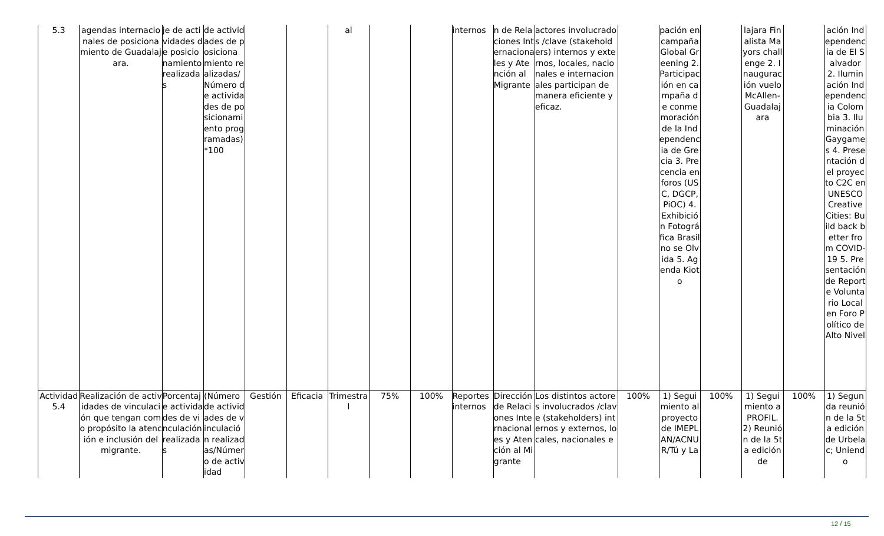| 5.3 | agendas internacionales de posicionamiento de Guadalajara. | je de actividades de posicionamiento realizadas | de actividades de posicionamiento realizadas/Número de actividades de posicionamiento programadas)*100 | | | al | | | internos | n de Relaciones Internacionales y Atención al Migrante | actores involucrados /clave (stakeholders) internos y externos, locales, nacionales e internacionales participan de manera eficiente y eficaz. | | pación en campaña Global Greening 2. Participación en campaña de conmemoración de la Independencia de Grecia 3. Precencia en foros (USC, DGCP, PiOC) 4. Exhibición Fotográfica Brasil no se Olvida 5. Agenda Kioto | | lajara Finalista Mayors challenge 2. Inauguración vuelo McAllen-Guadalajara | | ación Independencia de El Salvador 2. Iluminación Independencia Colombia 3. Iluminación Gaygames 4. Presentación del proyecto C2C en UNESCO Creative Cities: Build back better from COVID-19 5. Presentación de Reporte Voluntario Local en Foro Político de Alto Nivel |
| Actividad 5.4 | Realización de actividades de vinculación que tengan como propósito la atención e inclusión del migrante. | Porcentaje actividades de vinculación realizadas | (Número de actividades de vinculación realizadas/Número de actividad | Gestión | Eficacia | Trimestral | 75% | 100% | Reportes internos | Dirección de Relaciones Internacionales y Atención al Migrante | Los distintos actores involucrados /clave (stakeholders) internos y externos, locales, nacionales e | 100% | 1) Seguimiento al proyecto de IMEPLAN/ACNUR/Tú y La | 100% | 1) Seguimiento a PROFIL. 2) Reunión de la 5ta edición de | 100% | 1) Segunda reunión de la 5ta edición de Urbelac; Uniendo |
12 / 15